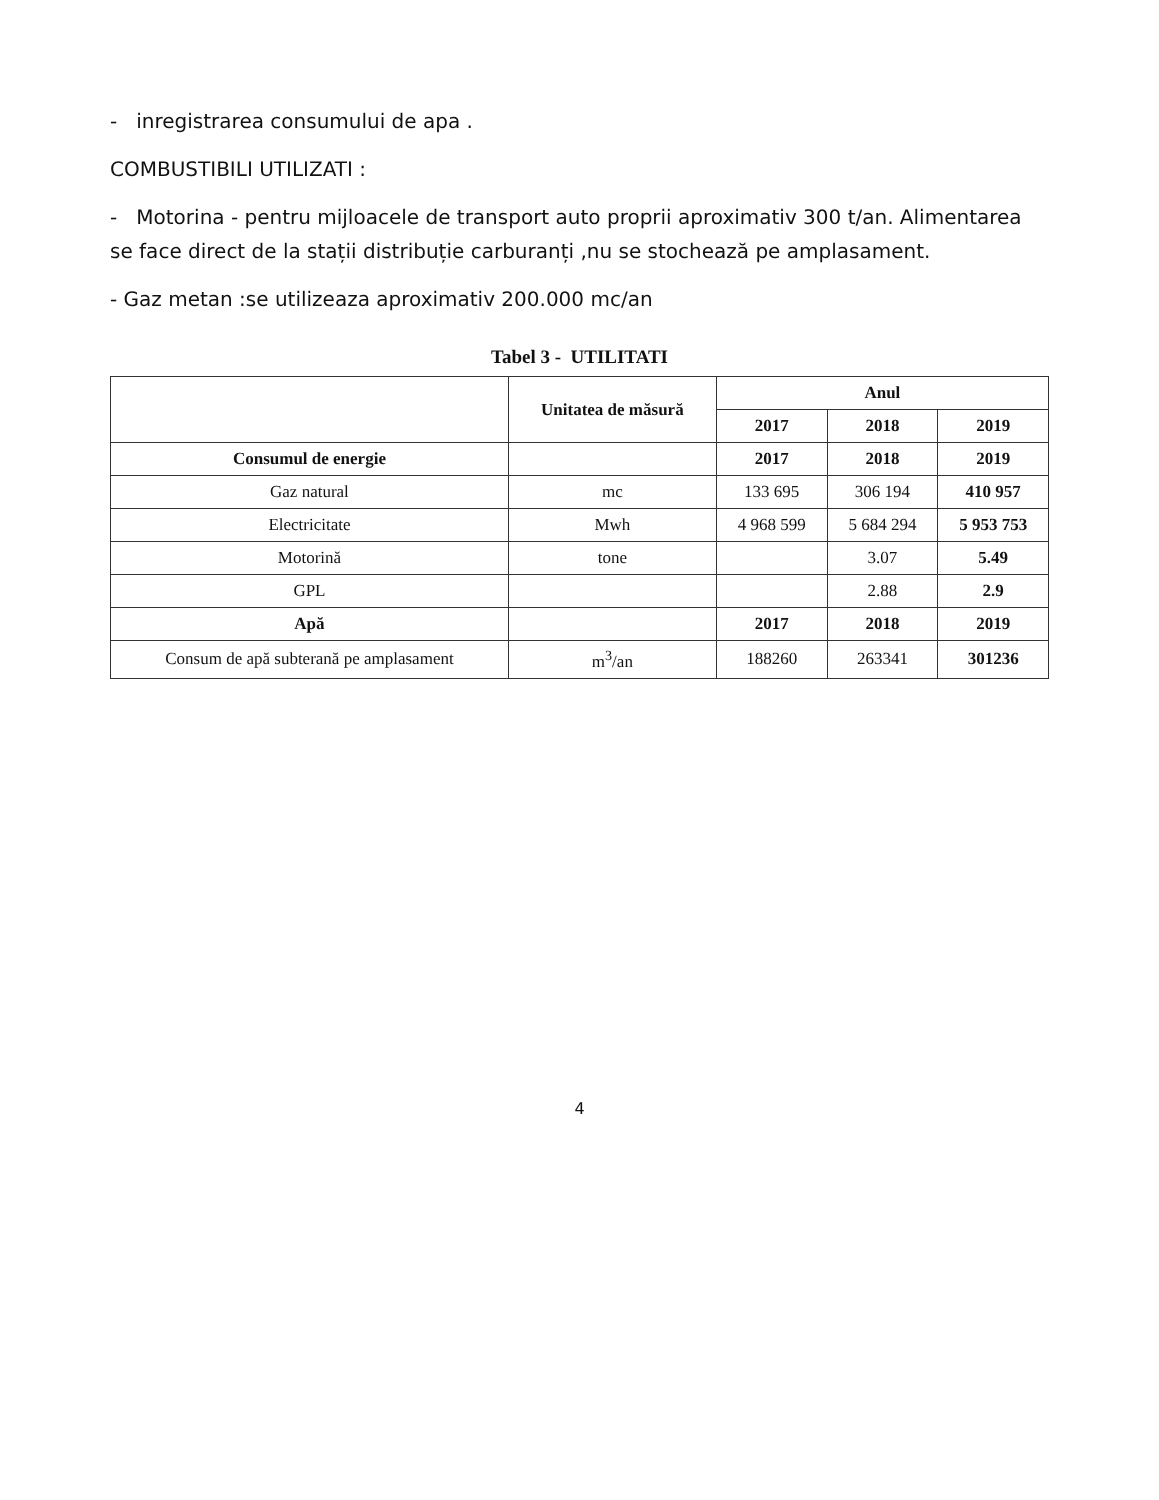- inregistrarea consumului de apa .
COMBUSTIBILI UTILIZATI :
- Motorina - pentru mijloacele de transport auto proprii aproximativ 300 t/an. Alimentarea se face direct de la stații distribuție carburanți ,nu se stochează pe amplasament.
- Gaz metan :se utilizeaza aproximativ 200.000 mc/an
Tabel 3 - UTILITATI
| | Unitatea de măsură | Anul | | |
| --- | --- | --- | --- | --- |
| | | 2017 | 2018 | 2019 |
| Consumul de energie | | 2017 | 2018 | 2019 |
| Gaz natural | mc | 133 695 | 306 194 | 410 957 |
| Electricitate | Mwh | 4 968 599 | 5 684 294 | 5 953 753 |
| Motorină | tone | | 3.07 | 5.49 |
| GPL | | | 2.88 | 2.9 |
| Apă | | 2017 | 2018 | 2019 |
| Consum de apă subterană pe amplasament | m<sup>3</sup>/an | 188260 | 263341 | 301236 |
4